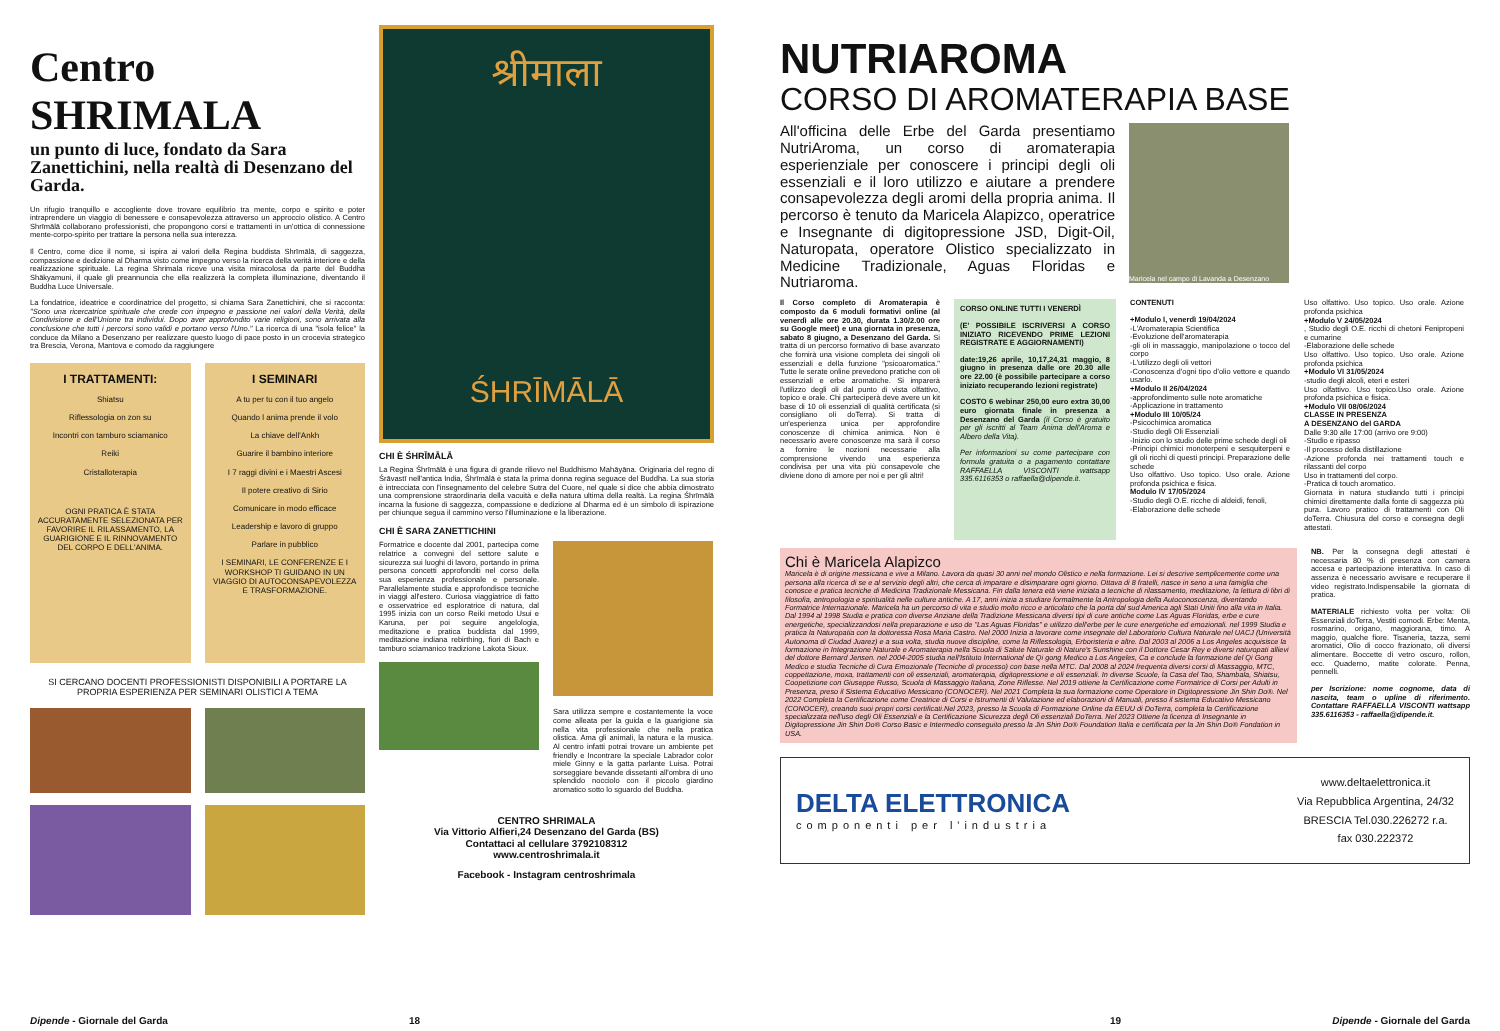Centro SHRIMALA
un punto di luce, fondato da Sara Zanettichini, nella realtà di Desenzano del Garda.
Un rifugio tranquillo e accogliente dove trovare equilibrio tra mente, corpo e spirito e poter intraprendere un viaggio di benessere e consapevolezza attraverso un approccio olistico. A Centro Shrīmālā collaborano professionisti, che propongono corsi e trattamenti in un'ottica di connessione mente-corpo-spirito per trattare la persona nella sua interezza.
Il Centro, come dice il nome, si ispira ai valori della Regina buddista Shrīmālā, di saggezza, compassione e dedizione al Dharma visto come impegno verso la ricerca della verità interiore e della realizzazione spirituale. La regina Shrimala riceve una visita miracolosa da parte del Buddha Shākyamuni, il quale gli preannuncia che ella realizzerà la completa illuminazione, diventando il Buddha Luce Universale.
La fondatrice, ideatrice e coordinatrice del progetto, si chiama Sara Zanettichini, che si racconta: "Sono una ricercatrice spirituale che crede con impegno e passione nei valori della Verità, della Condivisione e dell'Unione tra individui. Dopo aver approfondito varie religioni, sono arrivata alla conclusione che tutti i percorsi sono validi e portano verso l'Uno." La ricerca di una "isola felice" la conduce da Milano a Desenzano per realizzare questo luogo di pace posto in un crocevia strategico tra Brescia, Verona, Mantova e comodo da raggiungere
I TRATTAMENTI:
Shiatsu
Riflessologia on zon su
Incontri con tamburo sciamanico
Reiki
Cristalloterapia
OGNI PRATICA È STATA ACCURATAMENTE SELEZIONATA PER FAVORIRE IL RILASSAMENTO, LA GUARIGIONE E IL RINNOVAMENTO DEL CORPO E DELL'ANIMA.
I SEMINARI
A tu per tu con il tuo angelo
Quando l anima prende il volo
La chiave dell'Ankh
Guarire il bambino interiore
I 7 raggi divini e i Maestri Ascesi
Il potere creativo di Sirio
Comunicare in modo efficace
Leadership e lavoro di gruppo
Parlare in pubblico
I SEMINARI, LE CONFERENZE E I WORKSHOP TI GUIDANO IN UN VIAGGIO DI AUTOCONSAPEVOLEZZA E TRASFORMAZIONE.
SI CERCANO DOCENTI PROFESSIONISTI DISPONIBILI A PORTARE LA PROPRIA ESPERIENZA PER SEMINARI OLISTICI A TEMA
श्रीमाला
ŚHRĪMĀLĀ
CHI È ŚHRĪMĀLĀ
La Regina Śhrīmālā è una figura di grande rilievo nel Buddhismo Mahāyāna. Originaria del regno di Śrāvastī nell'antica India, Śhrīmālā è stata la prima donna regina seguace del Buddha. La sua storia è intrecciata con l'insegnamento del celebre Sutra del Cuore, nel quale si dice che abbia dimostrato una comprensione straordinaria della vacuità e della natura ultima della realtà. La regina Śhrīmālā incarna la fusione di saggezza, compassione e dedizione al Dharma ed è un simbolo di ispirazione per chiunque segua il cammino verso l'illuminazione e la liberazione.
CHI È SARA ZANETTICHINI
Formatrice e docente dal 2001, partecipa come relatrice a convegni del settore salute e sicurezza sui luoghi di lavoro, portando in prima persona concetti approfonditi nel corso della sua esperienza professionale e personale. Parallelamente studia e approfondisce tecniche in viaggi all'estero. Curiosa viaggiatrice di fatto e osservatrice ed esploratrice di natura, dal 1995 inizia con un corso Reiki metodo Usui e Karuna, per poi seguire angelologia, meditazione e pratica buddista dal 1999, meditazione indiana rebirthing, fiori di Bach e tamburo sciamanico tradizione Lakota Sioux.
Sara utilizza sempre e costantemente la voce come alleata per la guida e la guarigione sia nella vita professionale che nella pratica olistica. Ama gli animali, la natura e la musica. Al centro infatti potrai trovare un ambiente pet friendly e Incontrare la speciale Labrador color miele Ginny e la gatta parlante Luisa. Potrai sorseggiare bevande dissetanti all'ombra di uno splendido nocciolo con il piccolo giardino aromatico sotto lo sguardo del Buddha.
CENTRO SHRIMALA
Via Vittorio Alfieri,24 Desenzano del Garda (BS)
Contattaci al cellulare 3792108312
www.centroshrimala.it
Facebook - Instagram centroshrimala
Dipende - Giornale del Garda 18
NUTRIAROMA
CORSO DI AROMATERAPIA BASE
All'officina delle Erbe del Garda presentiamo NutriAroma, un corso di aromaterapia esperienziale per conoscere i principi degli oli essenziali e il loro utilizzo e aiutare a prendere consapevolezza degli aromi della propria anima. Il percorso è tenuto da Maricela Alapizco, operatrice e Insegnante di digitopressione JSD, Digit-Oil, Naturopata, operatore Olistico specializzato in Medicine Tradizionale, Aguas Floridas e Nutriaroma.
Maricela nel campo di Lavanda a Desenzano
Il Corso completo di Aromaterapia è composto da 6 moduli formativi online (al venerdì alle ore 20.30, durata 1.30/2.00 ore su Google meet) e una giornata in presenza, sabato 8 giugno, a Desenzano del Garda. Si tratta di un percorso formativo di base avanzato che fornirà una visione completa dei singoli oli essenziali e della funzione "psicoaromatica." Tutte le serate online prevedono pratiche con oli essenziali e erbe aromatiche. Si imparerà l'utilizzo degli oli dal punto di vista olfattivo, topico e orale. Chi parteciperà deve avere un kit base di 10 oli essenziali di qualità certificata (si consigliano oli doTerra). Si tratta di un'esperienza unica per approfondire conoscenze di chimica animica. Non è necessario avere conoscenze ma sarà il corso a fornire le nozioni necessarie alla comprensione vivendo una esperienza condivisa per una vita più consapevole che diviene dono di amore per noi e per gli altri!
CORSO ONLINE TUTTI I VENERDÌ
(E' POSSIBILE ISCRIVERSI A CORSO INIZIATO RICEVENDO PRIME LEZIONI REGISTRATE E AGGIORNAMENTI)
date:19,26 aprile, 10,17,24,31 maggio, 8 giugno in presenza dalle ore 20.30 alle ore 22.00 (è possibile partecipare a corso iniziato recuperando lezioni registrate)
COSTO 6 webinar 250,00 euro extra 30,00 euro giornata finale in presenza a Desenzano del Garda (il Corso è gratuito per gli iscritti al Team Anima dell'Aroma e Albero della Vita).
Per informazioni su come partecipare con formula gratuita o a pagamento contattare RAFFAELLA VISCONTI wattsapp 335.6116353 o raffaella@dipende.it.
CONTENUTI
+Modulo I, venerdì 19/04/2024
-L'Aromaterapia Scientifica
-Evoluzione dell'aromaterapia
-gli oli in massaggio, manipolazione o tocco del corpo
-L'utilizzo degli oli vettori
-Conoscenza d'ogni tipo d'olio vettore e quando usarlo.
+Modulo II 26/04/2024
-approfondimento sulle note aromatiche
-Applicazione in trattamento
+Modulo III 10/05/24
-Psicochimica aromatica
-Studio degli Oli Essenziali
-Inizio con lo studio delle prime schede degli oli
-Principi chimici monoterpeni e sesquiterpeni e gli oli ricchi di questi principi. Preparazione delle schede
Uso olfattivo. Uso topico. Uso orale. Azione profonda psichica e fisica.
Modulo IV 17/05/2024
-Studio degli O.E. ricche di aldeidi, fenoli,
-Elaborazione delle schede
Uso olfattivo. Uso topico. Uso orale. Azione profonda psichica
+Modulo V 24/05/2024
, Studio degli O.E. ricchi di chetoni Fenipropeni e cumarine
-Elaborazione delle schede
Uso olfattivo. Uso topico. Uso orale. Azione profonda psichica
+Modulo VI 31/05/2024
-studio degli alcoli, eteri e esteri
Uso olfattivo. Uso topico.Uso orale. Azione profonda psichica e fisica.
+Modulo VII 08/06/2024
CLASSE IN PRESENZA
A DESENZANO del GARDA
Dalle 9:30 alle 17:00 (arrivo ore 9:00)
-Studio e ripasso
-Il processo della distillazione
-Azione profonda nei trattamenti touch e rilassanti del corpo
Uso in trattamenti del corpo.
-Pratica di touch aromatico.
Giornata in natura studiando tutti i principi chimici direttamente dalla fonte di saggezza più pura. Lavoro pratico di trattamenti con Oli doTerra. Chiusura del corso e consegna degli attestati.
Chi è Maricela Alapizco
Maricela è di origine messicana e vive a Milano. Lavora da quasi 30 anni nel mondo Olistico e nella formazione. Lei si descrive semplicemente come una persona alla ricerca di se e al servizio degli altri, che cerca di imparare e disimparare ogni giorno. Ottava di 8 fratelli, nasce in seno a una famiglia che conosce e pratica tecniche di Medicina Tradizionale Messicana. Fin dalla tenera età viene iniziata a tecniche di rilassamento, meditazione, la lettura di libri di filosofia, antropologia e spiritualità nelle culture antiche. A 17, anni inizia a studiare formalmente la Antropologia della Autoconoscenza, diventando Formatrice Internazionale. Maricela ha un percorso di vita e studio molto ricco e articolato che la porta dal sud America agli Stati Uniti fino alla vita in Italia. Dal 1994 al 1998 Studia e pratica con diverse Anziane della Tradizione Messicana diversi tipi di cure antiche come Las Aguas Floridas, erbe e cure energetiche, specializzandosi nella preparazione e uso de "Las Aguas Floridas" e utilizzo dell'erbe per le cure energetiche ed emozionali. nel 1999 Studia e pratica la Naturopatia con la dottoressa Rosa Maria Castro. Nel 2000 Inizia a lavorare come insegnate del Laboratorio Cultura Naturale nel UACJ (Università Autonoma di Ciudad Juarez) e a sua volta, studia nuove discipline, come la Riflessologia, Erboristeria e altre. Dal 2003 al 2006 a Los Angeles acquisisce la formazione in Integrazione Naturale e Aromaterapia nella Scuola di Salute Naturale di Nature's Sunshine con il Dottore Cesar Rey e diversi naturopati allievi del dottore Bernard Jensen. nel 2004-2005 studia nell'Istituto International de Qi gong Medico a Los Angeles, Ca e conclude la formazione del Qi Gong Medico e studia Tecniche di Cura Emozionale (Tecniche di processo) con base nella MTC. Dal 2008 al 2024 frequenta diversi corsi di Massaggio, MTC, coppettazione, moxa, trattamenti con oli essenziali, aromaterapia, digitopressione e oli essenziali. In diverse Scuole, la Casa del Tao, Shambala, Shiatsu, Coopetizione con Giuseppe Russo, Scuola di Massaggio Italiana, Zone Riflesse. Nel 2019 ottiene la Certificazione come Formatrice di Corsi per Adulti in Presenza, preso il Sistema Educativo Messicano (CONOCER). Nel 2021 Completa la sua formazione come Operatore in Digitopressione Jin Shin Do®. Nel 2022 Completa la Certificazione come Creatrice di Corsi e Istrumenti di Valutazione ed elaborazioni di Manuali, presso il sistema Educativo Messicano (CONOCER), creando suoi propri corsi certificati.Nel 2023, presso la Scuola di Formazione Online da EEUU di DoTerra, completa la Certificazione specializzata nell'uso degli Oli Essenziali e la Certificazione Sicurezza degli Oli essenziali DoTerra. Nel 2023 Ottiene la licenza di Insegnante in Digitopressione Jin Shin Do® Corso Basic e Intermedio conseguito presso la Jin Shin Do® Foundation Italia e certificata per la Jin Shin Do® Fondation in USA.
NB. Per la consegna degli attestati è necessaria 80 % di presenza con camera accesa e partecipazione interattiva. In caso di assenza è necessario avvisare e recuperare il video registrato.Indispensabile la giornata di pratica.
MATERIALE richiesto volta per volta: Oli Essenziali doTerra, Vestiti comodi. Erbe: Menta, rosmarino, origano, maggiorana, timo. A maggio, qualche fiore. Tisaneria, tazza, semi aromatici, Olio di cocco frazionato, oli diversi alimentare. Boccette di vetro oscuro, rollon, ecc. Quaderno, matite colorate. Penna, pennelli.
per Iscrizione: nome cognome, data di nascita, team o upline di riferimento. Contattare RAFFAELLA VISCONTI wattsapp 335.6116353 - raffaella@dipende.it.
DELTA ELETTRONICA
componenti per l'industria
www.deltaelettronica.it
Via Repubblica Argentina, 24/32
BRESCIA Tel.030.226272 r.a.
fax 030.222372
19 Dipende - Giornale del Garda